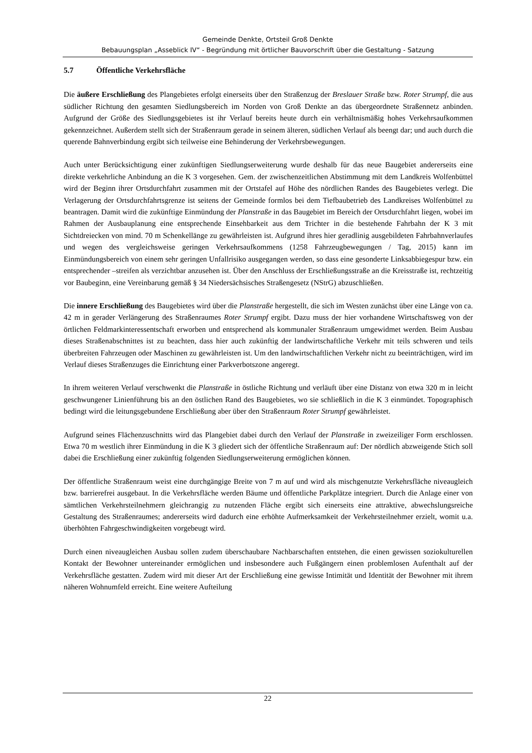Gemeinde Denkte, Ortsteil Groß Denkte
Bebauungsplan „Asseblick IV“ - Begründung mit örtlicher Bauvorschrift über die Gestaltung - Satzung
5.7 Öffentliche Verkehrsfläche
Die äußere Erschließung des Plangebietes erfolgt einerseits über den Straßenzug der Breslauer Straße bzw. Roter Strumpf, die aus südlicher Richtung den gesamten Siedlungsbereich im Norden von Groß Denkte an das übergeordnete Straßennetz anbinden. Aufgrund der Größe des Siedlungsgebietes ist ihr Verlauf bereits heute durch ein verhältnismäßig hohes Verkehrsaufkommen gekennzeichnet. Außerdem stellt sich der Straßenraum gerade in seinem älteren, südlichen Verlauf als beengt dar; und auch durch die querende Bahnverbindung ergibt sich teilweise eine Behinderung der Verkehrsbewegungen.
Auch unter Berücksichtigung einer zukünftigen Siedlungserweiterung wurde deshalb für das neue Baugebiet andererseits eine direkte verkehrliche Anbindung an die K 3 vorgesehen. Gem. der zwischenzeitlichen Abstimmung mit dem Landkreis Wolfenbüttel wird der Beginn ihrer Ortsdurchfahrt zusammen mit der Ortstafel auf Höhe des nördlichen Randes des Baugebietes verlegt. Die Verlagerung der Ortsdurchfahrtsgrenze ist seitens der Gemeinde formlos bei dem Tiefbaubetrieb des Landkreises Wolfenbüttel zu beantragen. Damit wird die zukünftige Einmündung der Planstraße in das Baugebiet im Bereich der Ortsdurchfahrt liegen, wobei im Rahmen der Ausbauplanung eine entsprechende Einsehbarkeit aus dem Trichter in die bestehende Fahrbahn der K 3 mit Sichtdreiecken von mind. 70 m Schenkellänge zu gewährleisten ist. Aufgrund ihres hier geradlinig ausgebildeten Fahrbahnverlaufes und wegen des vergleichsweise geringen Verkehrsaufkommens (1258 Fahrzeugbewegungen / Tag, 2015) kann im Einmündungsbereich von einem sehr geringen Unfallrisiko ausgegangen werden, so dass eine gesonderte Linksabbiegespur bzw. ein entsprechender –streifen als verzichtbar anzusehen ist. Über den Anschluss der Erschließungsstraße an die Kreisstraße ist, rechtzeitig vor Baubeginn, eine Vereinbarung gemäß § 34 Niedersächsisches Straßengesetz (NStrG) abzuschließen.
Die innere Erschließung des Baugebietes wird über die Planstraße hergestellt, die sich im Westen zunächst über eine Länge von ca. 42 m in gerader Verlängerung des Straßenraumes Roter Strumpf ergibt. Dazu muss der hier vorhandene Wirtschaftsweg von der örtlichen Feldmarkinteressentschaft erworben und entsprechend als kommunaler Straßenraum umgewidmet werden. Beim Ausbau dieses Straßenabschnittes ist zu beachten, dass hier auch zukünftig der landwirtschaftliche Verkehr mit teils schweren und teils überbreiten Fahrzeugen oder Maschinen zu gewährleisten ist. Um den landwirtschaftlichen Verkehr nicht zu beeinträchtigen, wird im Verlauf dieses Straßenzuges die Einrichtung einer Parkverbotszone angeregt.
In ihrem weiteren Verlauf verschwenkt die Planstraße in östliche Richtung und verläuft über eine Distanz von etwa 320 m in leicht geschwungener Linienführung bis an den östlichen Rand des Baugebietes, wo sie schließlich in die K 3 einmündet. Topographisch bedingt wird die leitungsgebundene Erschließung aber über den Straßenraum Roter Strumpf gewährleistet.
Aufgrund seines Flächenzuschnitts wird das Plangebiet dabei durch den Verlauf der Planstraße in zweizeiliger Form erschlossen. Etwa 70 m westlich ihrer Einmündung in die K 3 gliedert sich der öffentliche Straßenraum auf: Der nördlich abzweigende Stich soll dabei die Erschließung einer zukünftig folgenden Siedlungserweiterung ermöglichen können.
Der öffentliche Straßenraum weist eine durchgängige Breite von 7 m auf und wird als mischgenutzte Verkehrsfläche niveaugleich bzw. barrierefrei ausgebaut. In die Verkehrsfläche werden Bäume und öffentliche Parkplätze integriert. Durch die Anlage einer von sämtlichen Verkehrsteilnehmern gleichrangig zu nutzenden Fläche ergibt sich einerseits eine attraktive, abwechslungsreiche Gestaltung des Straßenraumes; andererseits wird dadurch eine erhöhte Aufmerksamkeit der Verkehrsteilnehmer erzielt, womit u.a. überhöhten Fahrgeschwindigkeiten vorgebeugt wird.
Durch einen niveaugleichen Ausbau sollen zudem überschaubare Nachbarschaften entstehen, die einen gewissen soziokulturellen Kontakt der Bewohner untereinander ermöglichen und insbesondere auch Fußgängern einen problemlosen Aufenthalt auf der Verkehrsfläche gestatten. Zudem wird mit dieser Art der Erschließung eine gewisse Intimität und Identität der Bewohner mit ihrem näheren Wohnumfeld erreicht. Eine weitere Aufteilung
22